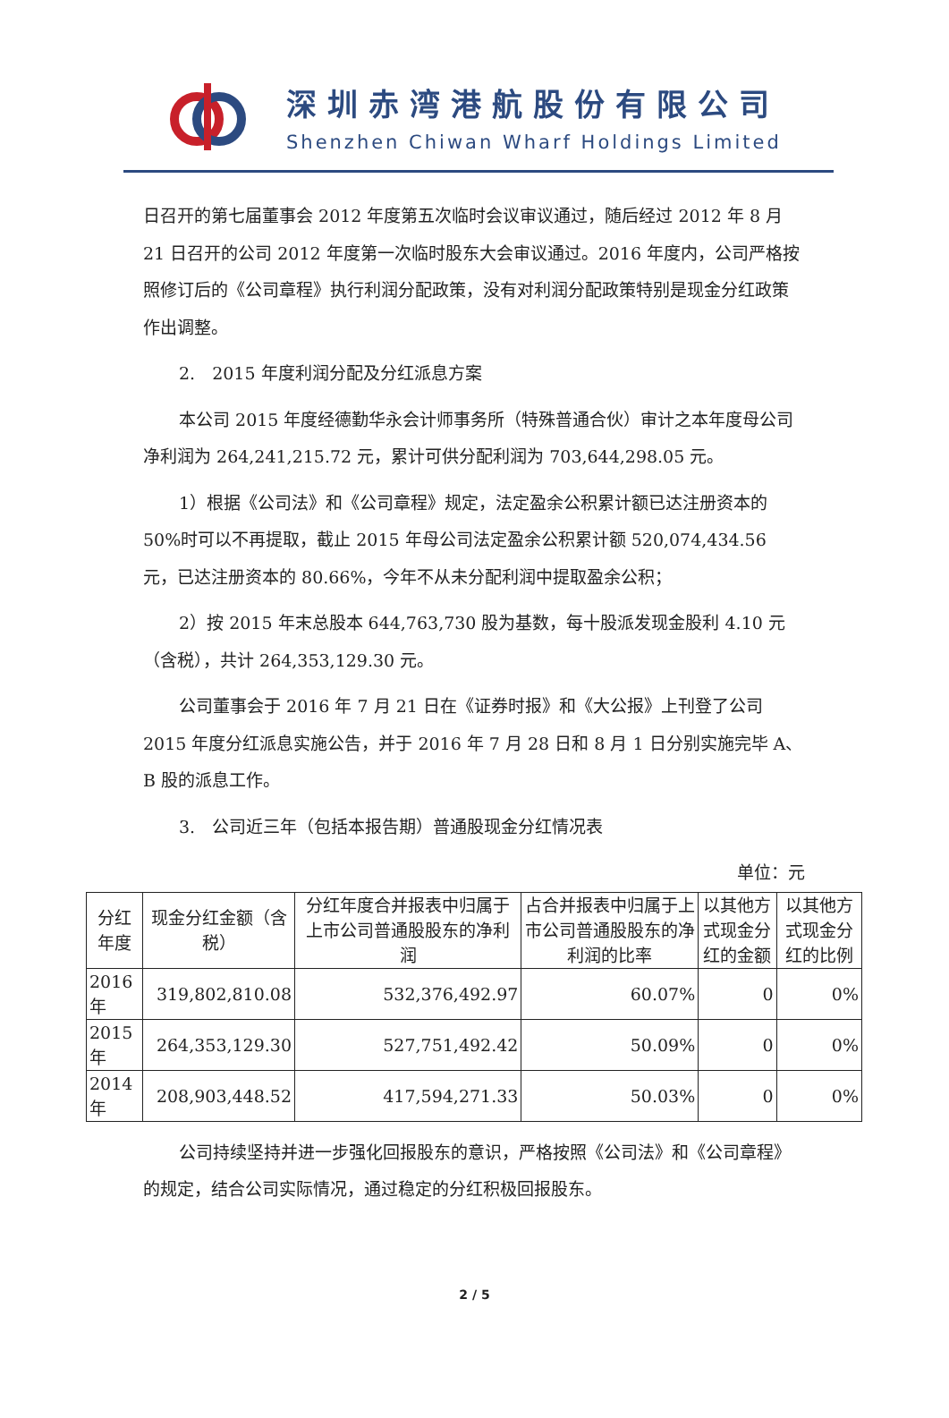深圳赤湾港航股份有限公司
Shenzhen Chiwan Wharf Holdings Limited
日召开的第七届董事会 2012 年度第五次临时会议审议通过，随后经过 2012 年 8 月 21 日召开的公司 2012 年度第一次临时股东大会审议通过。2016 年度内，公司严格按照修订后的《公司章程》执行利润分配政策，没有对利润分配政策特别是现金分红政策作出调整。
2.　2015 年度利润分配及分红派息方案
本公司 2015 年度经德勤华永会计师事务所（特殊普通合伙）审计之本年度母公司净利润为 264,241,215.72 元，累计可供分配利润为 703,644,298.05 元。
1）根据《公司法》和《公司章程》规定，法定盈余公积累计额已达注册资本的 50%时可以不再提取，截止 2015 年母公司法定盈余公积累计额 520,074,434.56 元，已达注册资本的 80.66%，今年不从未分配利润中提取盈余公积；
2）按 2015 年末总股本 644,763,730 股为基数，每十股派发现金股利 4.10 元（含税），共计 264,353,129.30 元。
公司董事会于 2016 年 7 月 21 日在《证券时报》和《大公报》上刊登了公司 2015 年度分红派息实施公告，并于 2016 年 7 月 28 日和 8 月 1 日分别实施完毕 A、B 股的派息工作。
3.　公司近三年（包括本报告期）普通股现金分红情况表
单位：元
| 分红年度 | 现金分红金额（含税） | 分红年度合并报表中归属于上市公司普通股股东的净利润 | 占合并报表中归属于上市公司普通股股东的净利润的比率 | 以其他方式现金分红的金额 | 以其他方式现金分红的比例 |
| --- | --- | --- | --- | --- | --- |
| 2016 年 | 319,802,810.08 | 532,376,492.97 | 60.07% | 0 | 0% |
| 2015 年 | 264,353,129.30 | 527,751,492.42 | 50.09% | 0 | 0% |
| 2014 年 | 208,903,448.52 | 417,594,271.33 | 50.03% | 0 | 0% |
公司持续坚持并进一步强化回报股东的意识，严格按照《公司法》和《公司章程》的规定，结合公司实际情况，通过稳定的分红积极回报股东。
2 / 5